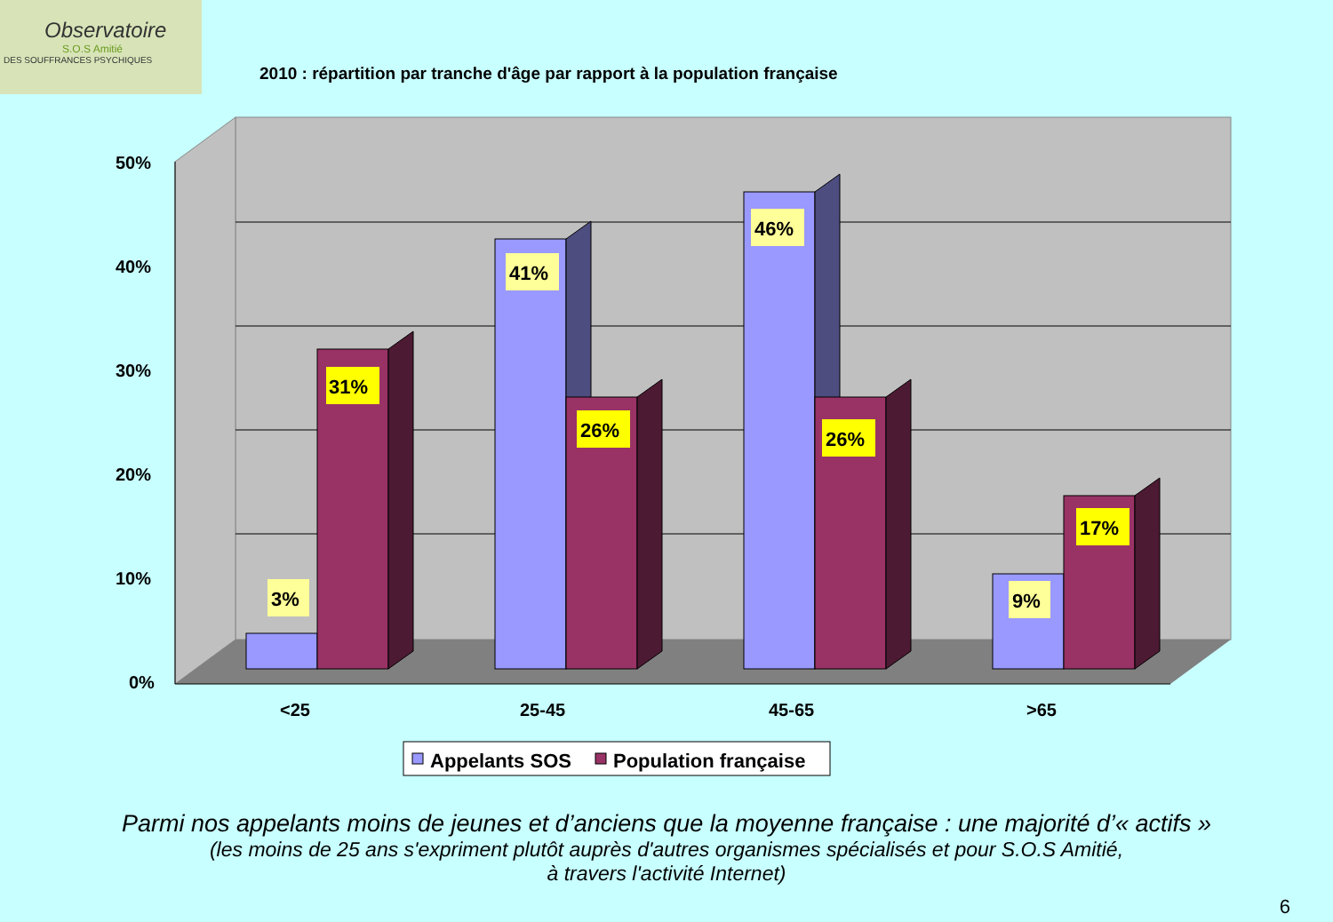Observatoire
S.O.S Amitié
DES SOUFFRANCES PSYCHIQUES
2010 : répartition par tranche d'âge par rapport à la population française
50%
40%
30%
20%
10%
0%
<25
25-45
45-65
>65
3%
31%
41%
26%
46%
26%
9%
17%
Appelants SOS
Population française
Parmi nos appelants moins de jeunes et d’anciens que la moyenne française : une majorité d’« actifs »
(les moins de 25 ans s'expriment plutôt auprès d'autres organismes spécialisés et pour S.O.S Amitié,
à travers l'activité Internet)
6